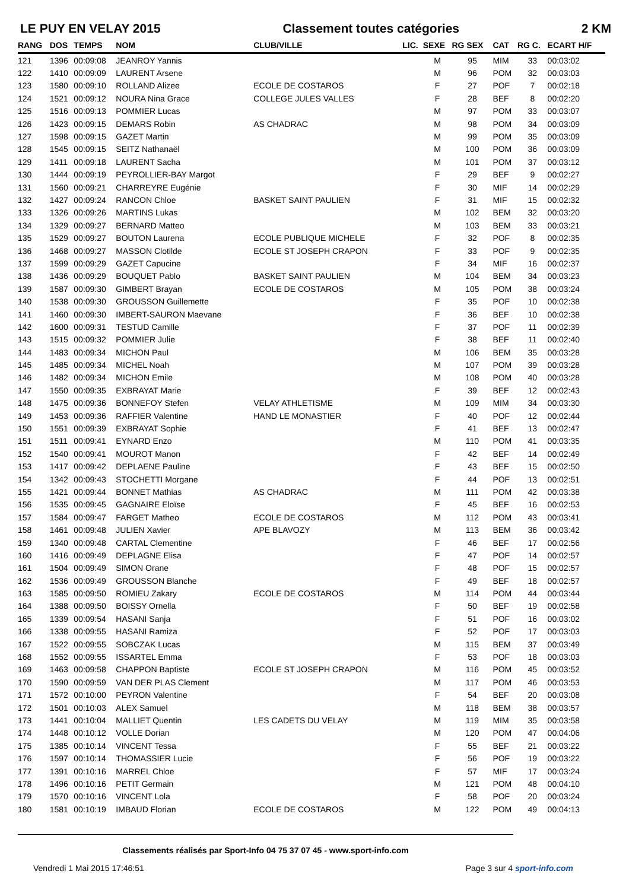LE PUY EN VELAY 2015 Classement toutes catégories 2 KM
| RANG | DOS | TEMPS | NOM | CLUB/VILLE | LIC. | SEXE | RG SEX | CAT | RG C. | ECART H/F |
| --- | --- | --- | --- | --- | --- | --- | --- | --- | --- | --- |
| 121 | 1396 | 00:09:08 | JEANROY Yannis | | | M | 95 | MIM | 33 | 00:03:02 |
| 122 | 1410 | 00:09:09 | LAURENT Arsene | | | M | 96 | POM | 32 | 00:03:03 |
| 123 | 1580 | 00:09:10 | ROLLAND Alizee | ECOLE DE COSTAROS | | F | 27 | POF | 7 | 00:02:18 |
| 124 | 1521 | 00:09:12 | NOURA Nina Grace | COLLEGE JULES VALLES | | F | 28 | BEF | 8 | 00:02:20 |
| 125 | 1516 | 00:09:13 | POMMIER Lucas | | | M | 97 | POM | 33 | 00:03:07 |
| 126 | 1423 | 00:09:15 | DEMARS Robin | AS CHADRAC | | M | 98 | POM | 34 | 00:03:09 |
| 127 | 1598 | 00:09:15 | GAZET Martin | | | M | 99 | POM | 35 | 00:03:09 |
| 128 | 1545 | 00:09:15 | SEITZ Nathanaël | | | M | 100 | POM | 36 | 00:03:09 |
| 129 | 1411 | 00:09:18 | LAURENT Sacha | | | M | 101 | POM | 37 | 00:03:12 |
| 130 | 1444 | 00:09:19 | PEYROLLIER-BAY Margot | | | F | 29 | BEF | 9 | 00:02:27 |
| 131 | 1560 | 00:09:21 | CHARREYRE Eugénie | | | F | 30 | MIF | 14 | 00:02:29 |
| 132 | 1427 | 00:09:24 | RANCON Chloe | BASKET SAINT PAULIEN | | F | 31 | MIF | 15 | 00:02:32 |
| 133 | 1326 | 00:09:26 | MARTINS Lukas | | | M | 102 | BEM | 32 | 00:03:20 |
| 134 | 1329 | 00:09:27 | BERNARD Matteo | | | M | 103 | BEM | 33 | 00:03:21 |
| 135 | 1529 | 00:09:27 | BOUTON Laurena | ECOLE PUBLIQUE MICHELE | | F | 32 | POF | 8 | 00:02:35 |
| 136 | 1468 | 00:09:27 | MASSON Clotilde | ECOLE ST JOSEPH CRAPON | | F | 33 | POF | 9 | 00:02:35 |
| 137 | 1599 | 00:09:29 | GAZET Capucine | | | F | 34 | MIF | 16 | 00:02:37 |
| 138 | 1436 | 00:09:29 | BOUQUET Pablo | BASKET SAINT PAULIEN | | M | 104 | BEM | 34 | 00:03:23 |
| 139 | 1587 | 00:09:30 | GIMBERT Brayan | ECOLE DE COSTAROS | | M | 105 | POM | 38 | 00:03:24 |
| 140 | 1538 | 00:09:30 | GROUSSON Guillemette | | | F | 35 | POF | 10 | 00:02:38 |
| 141 | 1460 | 00:09:30 | IMBERT-SAURON Maevane | | | F | 36 | BEF | 10 | 00:02:38 |
| 142 | 1600 | 00:09:31 | TESTUD Camille | | | F | 37 | POF | 11 | 00:02:39 |
| 143 | 1515 | 00:09:32 | POMMIER Julie | | | F | 38 | BEF | 11 | 00:02:40 |
| 144 | 1483 | 00:09:34 | MICHON Paul | | | M | 106 | BEM | 35 | 00:03:28 |
| 145 | 1485 | 00:09:34 | MICHEL Noah | | | M | 107 | POM | 39 | 00:03:28 |
| 146 | 1482 | 00:09:34 | MICHON Emile | | | M | 108 | POM | 40 | 00:03:28 |
| 147 | 1550 | 00:09:35 | EXBRAYAT Marie | | | F | 39 | BEF | 12 | 00:02:43 |
| 148 | 1475 | 00:09:36 | BONNEFOY Stefen | VELAY ATHLETISME | | M | 109 | MIM | 34 | 00:03:30 |
| 149 | 1453 | 00:09:36 | RAFFIER Valentine | HAND LE MONASTIER | | F | 40 | POF | 12 | 00:02:44 |
| 150 | 1551 | 00:09:39 | EXBRAYAT Sophie | | | F | 41 | BEF | 13 | 00:02:47 |
| 151 | 1511 | 00:09:41 | EYNARD Enzo | | | M | 110 | POM | 41 | 00:03:35 |
| 152 | 1540 | 00:09:41 | MOUROT Manon | | | F | 42 | BEF | 14 | 00:02:49 |
| 153 | 1417 | 00:09:42 | DEPLAENE Pauline | | | F | 43 | BEF | 15 | 00:02:50 |
| 154 | 1342 | 00:09:43 | STOCHETTI Morgane | | | F | 44 | POF | 13 | 00:02:51 |
| 155 | 1421 | 00:09:44 | BONNET Mathias | AS CHADRAC | | M | 111 | POM | 42 | 00:03:38 |
| 156 | 1535 | 00:09:45 | GAGNAIRE Eloïse | | | F | 45 | BEF | 16 | 00:02:53 |
| 157 | 1584 | 00:09:47 | FARGET Matheo | ECOLE DE COSTAROS | | M | 112 | POM | 43 | 00:03:41 |
| 158 | 1461 | 00:09:48 | JULIEN Xavier | APE BLAVOZY | | M | 113 | BEM | 36 | 00:03:42 |
| 159 | 1340 | 00:09:48 | CARTAL Clementine | | | F | 46 | BEF | 17 | 00:02:56 |
| 160 | 1416 | 00:09:49 | DEPLAGNE Elisa | | | F | 47 | POF | 14 | 00:02:57 |
| 161 | 1504 | 00:09:49 | SIMON Orane | | | F | 48 | POF | 15 | 00:02:57 |
| 162 | 1536 | 00:09:49 | GROUSSON Blanche | | | F | 49 | BEF | 18 | 00:02:57 |
| 163 | 1585 | 00:09:50 | ROMIEU Zakary | ECOLE DE COSTAROS | | M | 114 | POM | 44 | 00:03:44 |
| 164 | 1388 | 00:09:50 | BOISSY Ornella | | | F | 50 | BEF | 19 | 00:02:58 |
| 165 | 1339 | 00:09:54 | HASANI Sanja | | | F | 51 | POF | 16 | 00:03:02 |
| 166 | 1338 | 00:09:55 | HASANI Ramiza | | | F | 52 | POF | 17 | 00:03:03 |
| 167 | 1522 | 00:09:55 | SOBCZAK Lucas | | | M | 115 | BEM | 37 | 00:03:49 |
| 168 | 1552 | 00:09:55 | ISSARTEL Emma | | | F | 53 | POF | 18 | 00:03:03 |
| 169 | 1463 | 00:09:58 | CHAPPON Baptiste | ECOLE ST JOSEPH CRAPON | | M | 116 | POM | 45 | 00:03:52 |
| 170 | 1590 | 00:09:59 | VAN DER PLAS Clement | | | M | 117 | POM | 46 | 00:03:53 |
| 171 | 1572 | 00:10:00 | PEYRON Valentine | | | F | 54 | BEF | 20 | 00:03:08 |
| 172 | 1501 | 00:10:03 | ALEX Samuel | | | M | 118 | BEM | 38 | 00:03:57 |
| 173 | 1441 | 00:10:04 | MALLIET Quentin | LES CADETS DU VELAY | | M | 119 | MIM | 35 | 00:03:58 |
| 174 | 1448 | 00:10:12 | VOLLE Dorian | | | M | 120 | POM | 47 | 00:04:06 |
| 175 | 1385 | 00:10:14 | VINCENT Tessa | | | F | 55 | BEF | 21 | 00:03:22 |
| 176 | 1597 | 00:10:14 | THOMASSIER Lucie | | | F | 56 | POF | 19 | 00:03:22 |
| 177 | 1391 | 00:10:16 | MARREL Chloe | | | F | 57 | MIF | 17 | 00:03:24 |
| 178 | 1496 | 00:10:16 | PETIT Germain | | | M | 121 | POM | 48 | 00:04:10 |
| 179 | 1570 | 00:10:16 | VINCENT Lola | | | F | 58 | POF | 20 | 00:03:24 |
| 180 | 1581 | 00:10:19 | IMBAUD Florian | ECOLE DE COSTAROS | | M | 122 | POM | 49 | 00:04:13 |
Classements réalisés par Sport-Info 04 75 37 07 45 - www.sport-info.com
Vendredi 1 Mai 2015 17:46:51 Page 3 sur 4 sport-info.com